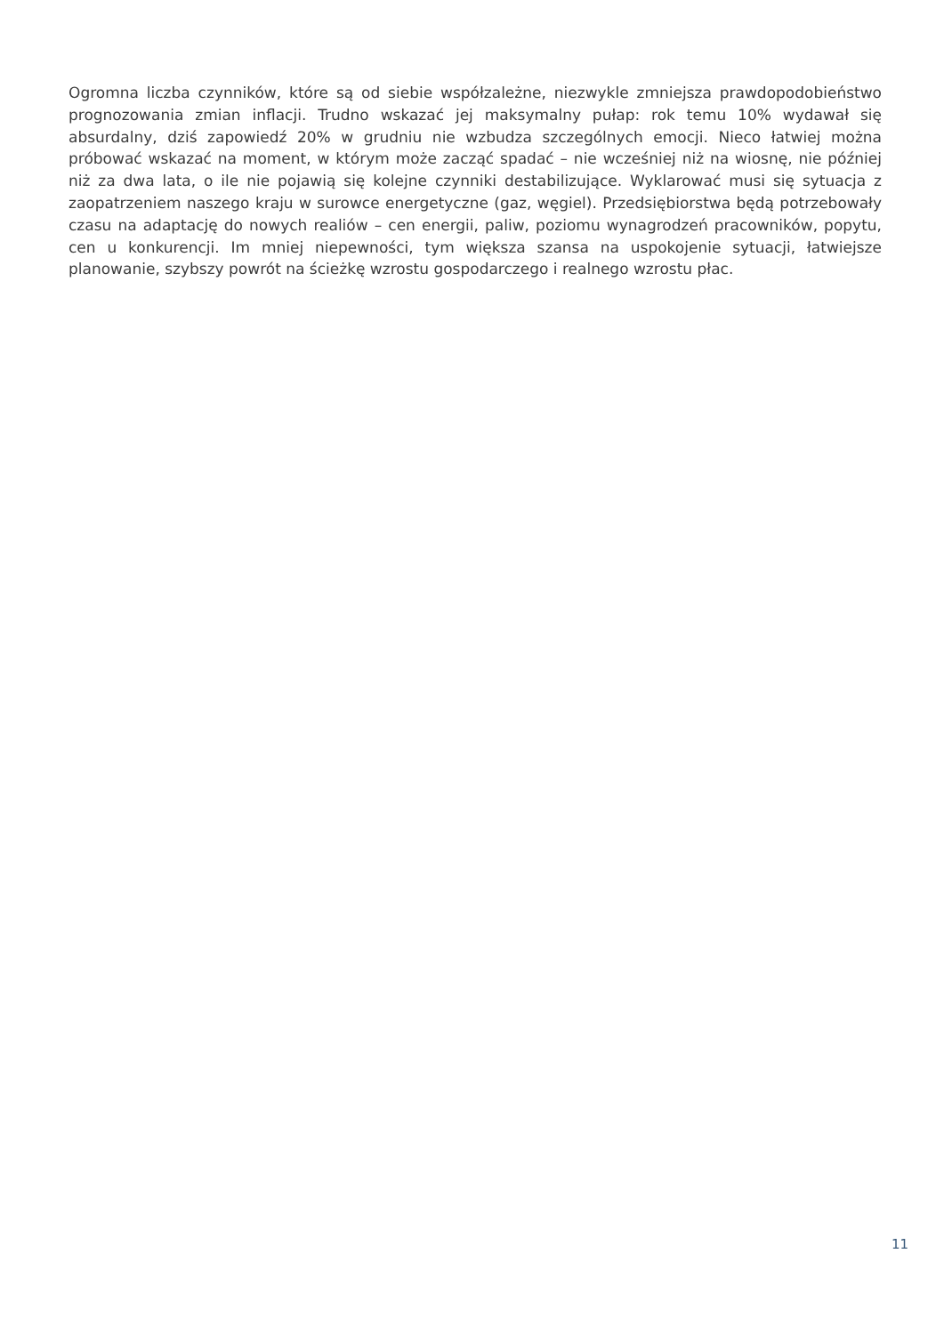Ogromna liczba czynników, które są od siebie współzależne, niezwykle zmniejsza prawdopodobieństwo prognozowania zmian inflacji. Trudno wskazać jej maksymalny pułap: rok temu 10% wydawał się absurdalny, dziś zapowiedź 20% w grudniu nie wzbudza szczególnych emocji. Nieco łatwiej można próbować wskazać na moment, w którym może zacząć spadać – nie wcześniej niż na wiosnę, nie później niż za dwa lata, o ile nie pojawią się kolejne czynniki destabilizujące. Wyklarować musi się sytuacja z zaopatrzeniem naszego kraju w surowce energetyczne (gaz, węgiel). Przedsiębiorstwa będą potrzebowały czasu na adaptację do nowych realiów – cen energii, paliw, poziomu wynagrodzeń pracowników, popytu, cen u konkurencji. Im mniej niepewności, tym większa szansa na uspokojenie sytuacji, łatwiejsze planowanie, szybszy powrót na ścieżkę wzrostu gospodarczego i realnego wzrostu płac.
11